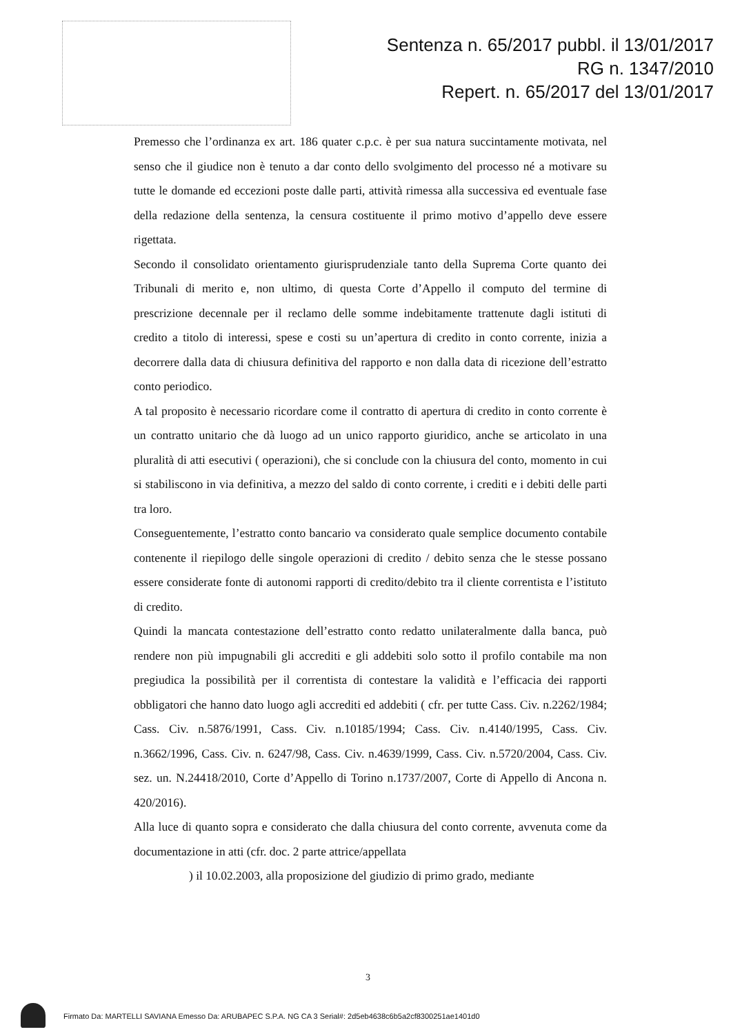Sentenza n. 65/2017 pubbl. il 13/01/2017
RG n. 1347/2010
Repert. n. 65/2017 del 13/01/2017
Premesso che l’ordinanza ex art. 186 quater c.p.c. è per sua natura succintamente motivata, nel senso che il giudice non è tenuto a dar conto dello svolgimento del processo né a motivare su tutte le domande ed eccezioni poste dalle parti, attività rimessa alla successiva ed eventuale fase della redazione della sentenza, la censura costituente il primo motivo d’appello deve essere rigettata.
Secondo il consolidato orientamento giurisprudenziale tanto della Suprema Corte quanto dei Tribunali di merito e, non ultimo, di questa Corte d’Appello il computo del termine di prescrizione decennale per il reclamo delle somme indebitamente trattenute dagli istituti di credito a titolo di interessi, spese e costi su un’apertura di credito in conto corrente, inizia a decorrere dalla data di chiusura definitiva del rapporto e non dalla data di ricezione dell’estratto conto periodico.
A tal proposito è necessario ricordare come il contratto di apertura di credito in conto corrente è un contratto unitario che dà luogo ad un unico rapporto giuridico, anche se articolato in una pluralità di atti esecutivi ( operazioni), che si conclude con la chiusura del conto, momento in cui si stabiliscono in via definitiva, a mezzo del saldo di conto corrente, i crediti e i debiti delle parti tra loro.
Conseguentemente, l’estratto conto bancario va considerato quale semplice documento contabile contenente il riepilogo delle singole operazioni di credito / debito senza che le stesse possano essere considerate fonte di autonomi rapporti di credito/debito tra il cliente correntista e l’istituto di credito.
Quindi la mancata contestazione dell’estratto conto redatto unilateralmente dalla banca, può rendere non più impugnabili gli accrediti e gli addebiti solo sotto il profilo contabile ma non pregiudica la possibilità per il correntista di contestare la validità e l’efficacia dei rapporti obbligatori che hanno dato luogo agli accrediti ed addebiti ( cfr. per tutte Cass. Civ. n.2262/1984; Cass. Civ. n.5876/1991, Cass. Civ. n.10185/1994; Cass. Civ. n.4140/1995, Cass. Civ. n.3662/1996, Cass. Civ. n. 6247/98, Cass. Civ. n.4639/1999, Cass. Civ. n.5720/2004, Cass. Civ. sez. un. N.24418/2010, Corte d’Appello di Torino n.1737/2007, Corte di Appello di Ancona n. 420/2016).
Alla luce di quanto sopra e considerato che dalla chiusura del conto corrente, avvenuta come da documentazione in atti (cfr. doc. 2 parte attrice/appellata
) il 10.02.2003, alla proposizione del giudizio di primo grado, mediante
3
Firmato Da: MARTELLI SAVIANA Emesso Da: ARUBAPEC S.P.A. NG CA 3 Serial#: 2d5eb4638c6b5a2cf8300251ae1401d0